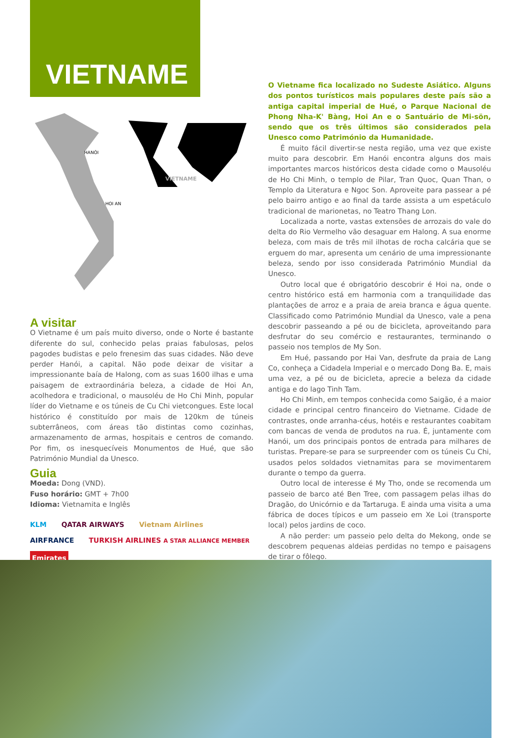VIETNAME
HANÓI
HOI AN
VIETNAME
A visitar
O Vietname é um país muito diverso, onde o Norte é bastante diferente do sul, conhecido pelas praias fabulosas, pelos pagodes budistas e pelo frenesim das suas cidades. Não deve perder Hanói, a capital. Não pode deixar de visitar a impressionante baía de Halong, com as suas 1600 ilhas e uma paisagem de extraordinária beleza, a cidade de Hoi An, acolhedora e tradicional, o mausoléu de Ho Chi Minh, popular líder do Vietname e os túneis de Cu Chi vietcongues. Este local histórico é constituído por mais de 120km de túneis subterrâneos, com áreas tão distintas como cozinhas, armazenamento de armas, hospitais e centros de comando. Por fim, os inesquecíveis Monumentos de Hué, que são Património Mundial da Unesco.
Guia
Moeda: Dong (VND).
Fuso horário: GMT + 7h00
Idioma: Vietnamita e Inglês
KLM QATAR AIRWAYS Vietnam Airlines AIRFRANCE TURKISH AIRLINES A STAR ALLIANCE MEMBER Emirates
O Vietname fica localizado no Sudeste Asiático. Alguns dos pontos turísticos mais populares deste país são a antiga capital imperial de Hué, o Parque Nacional de Phong Nha-K' Bàng, Hoi An e o Santuário de Mi-sön, sendo que os três últimos são considerados pela Unesco como Património da Humanidade.
É muito fácil divertir-se nesta região, uma vez que existe muito para descobrir. Em Hanói encontra alguns dos mais importantes marcos históricos desta cidade como o Mausoléu de Ho Chi Minh, o templo de Pilar, Tran Quoc, Quan Than, o Templo da Literatura e Ngoc Son. Aproveite para passear a pé pelo bairro antigo e ao final da tarde assista a um espetáculo tradicional de marionetas, no Teatro Thang Lon.
Localizada a norte, vastas extensões de arrozais do vale do delta do Rio Vermelho vão desaguar em Halong. A sua enorme beleza, com mais de três mil ilhotas de rocha calcária que se erguem do mar, apresenta um cenário de uma impressionante beleza, sendo por isso considerada Património Mundial da Unesco.
Outro local que é obrigatório descobrir é Hoi na, onde o centro histórico está em harmonia com a tranquilidade das plantações de arroz e a praia de areia branca e água quente. Classificado como Património Mundial da Unesco, vale a pena descobrir passeando a pé ou de bicicleta, aproveitando para desfrutar do seu comércio e restaurantes, terminando o passeio nos templos de My Son.
Em Hué, passando por Hai Van, desfrute da praia de Lang Co, conheça a Cidadela Imperial e o mercado Dong Ba. E, mais uma vez, a pé ou de bicicleta, aprecie a beleza da cidade antiga e do lago Tinh Tam.
Ho Chi Minh, em tempos conhecida como Saigão, é a maior cidade e principal centro financeiro do Vietname. Cidade de contrastes, onde arranha-céus, hotéis e restaurantes coabitam com bancas de venda de produtos na rua. É, juntamente com Hanói, um dos principais pontos de entrada para milhares de turistas. Prepare-se para se surpreender com os túneis Cu Chi, usados pelos soldados vietnamitas para se movimentarem durante o tempo da guerra.
Outro local de interesse é My Tho, onde se recomenda um passeio de barco até Ben Tree, com passagem pelas ilhas do Dragão, do Unicórnio e da Tartaruga. E ainda uma visita a uma fábrica de doces típicos e um passeio em Xe Loi (transporte local) pelos jardins de coco.
A não perder: um passeio pelo delta do Mekong, onde se descobrem pequenas aldeias perdidas no tempo e paisagens de tirar o fôlego.